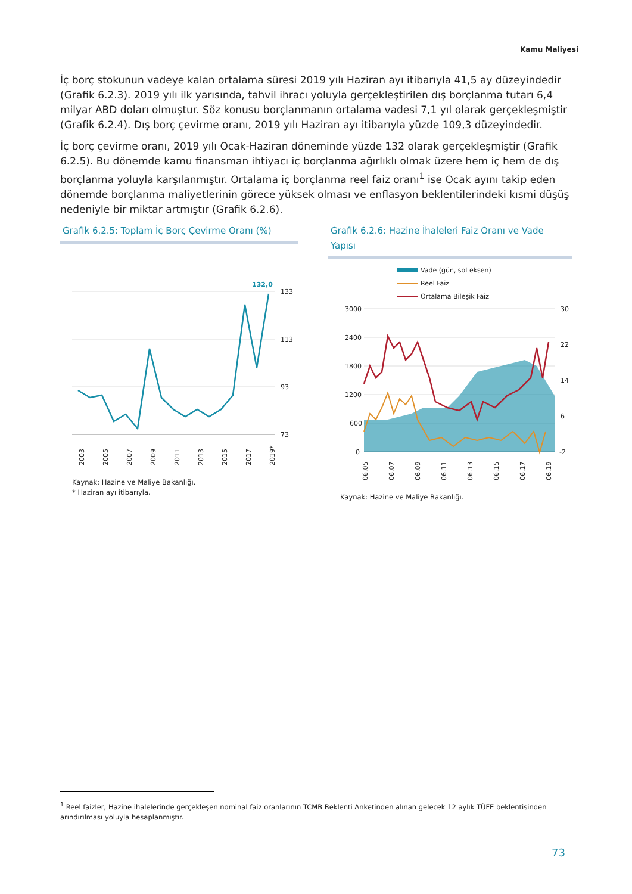Kamu Maliyesi
İç borç stokunun vadeye kalan ortalama süresi 2019 yılı Haziran ayı itibarıyla 41,5 ay düzeyindedir (Grafik 6.2.3). 2019 yılı ilk yarısında, tahvil ihracı yoluyla gerçekleştirilen dış borçlanma tutarı 6,4 milyar ABD doları olmuştur. Söz konusu borçlanmanın ortalama vadesi 7,1 yıl olarak gerçekleşmiştir (Grafik 6.2.4). Dış borç çevirme oranı, 2019 yılı Haziran ayı itibarıyla yüzde 109,3 düzeyindedir.
İç borç çevirme oranı, 2019 yılı Ocak-Haziran döneminde yüzde 132 olarak gerçekleşmiştir (Grafik 6.2.5). Bu dönemde kamu finansman ihtiyacı iç borçlanma ağırlıklı olmak üzere hem iç hem de dış borçlanma yoluyla karşılanmıştır. Ortalama iç borçlanma reel faiz oranı<sup>1</sup> ise Ocak ayını takip eden dönemde borçlanma maliyetlerinin görece yüksek olması ve enflasyon beklentilerindeki kısmi düşüş nedeniyle bir miktar artmıştır (Grafik 6.2.6).
Grafik 6.2.5: Toplam İç Borç Çevirme Oranı (%)
132,0
133
113
93
73
2003
2005
2007
2009
2011
2013
2015
2017
2019*
Kaynak: Hazine ve Maliye Bakanlığı.
* Haziran ayı itibarıyla.
Grafik 6.2.6: Hazine İhaleleri Faiz Oranı ve Vade Yapısı
Vade (gün, sol eksen)
Reel Faiz
Ortalama Bileşik Faiz
3000
2400
1800
1200
600
0
30
22
14
6
-2
06.05
06.07
06.09
06.11
06.13
06.15
06.17
06.19
Kaynak: Hazine ve Maliye Bakanlığı.
<sup>1</sup> Reel faizler, Hazine ihalelerinde gerçekleşen nominal faiz oranlarının TCMB Beklenti Anketinden alınan gelecek 12 aylık TÜFE beklentisinden arındırılması yoluyla hesaplanmıştır.
73